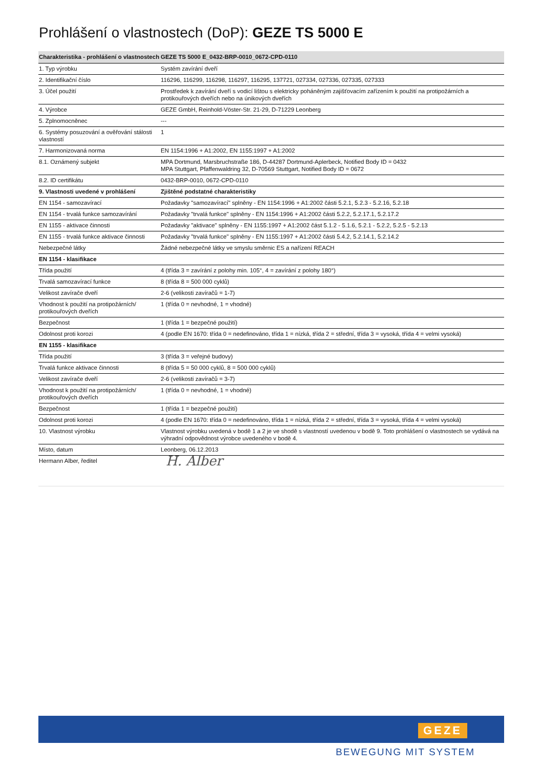Prohlášení o vlastnostech (DoP): GEZE TS 5000 E
| Charakteristika - prohlášení o vlastnostech | GEZE TS 5000 E_0432-BRP-0010_0672-CPD-0110 |
| --- | --- |
| 1. Typ výrobku | Systém zavírání dveří |
| 2. Identifikační číslo | 116296, 116299, 116298, 116297, 116295, 137721, 027334, 027336, 027335, 027333 |
| 3. Účel použití | Prostředek k zavírání dveří s vodicí lištou s elektricky poháněným zajišťovacím zařízením k použití na protipožárních a protikouřových dveřích nebo na únikových dveřích |
| 4. Výrobce | GEZE GmbH, Reinhold-Vöster-Str. 21-29, D-71229 Leonberg |
| 5. Zplnomocněnec | --- |
| 6. Systémy posuzování a ověřování stálosti vlastností | 1 |
| 7. Harmonizovaná norma | EN 1154:1996 + A1:2002, EN 1155:1997 + A1:2002 |
| 8.1. Oznámený subjekt | MPA Dortmund, Marsbruchstraße 186, D-44287 Dortmund-Aplerbeck, Notified Body ID = 0432 MPA Stuttgart, Pfaffenwaldring 32, D-70569 Stuttgart, Notified Body ID = 0672 |
| 8.2. ID certifikátu | 0432-BRP-0010, 0672-CPD-0110 |
| 9. Vlastnosti uvedené v prohlášení | Zjištěné podstatné charakteristiky |
| EN 1154 - samozavírací | Požadavky "samozavírací" splněny - EN 1154:1996 + A1:2002 části 5.2.1, 5.2.3 - 5.2.16, 5.2.18 |
| EN 1154 - trvalá funkce samozavírání | Požadavky "trvalá funkce" splněny - EN 1154:1996 + A1:2002 části 5.2.2, 5.2.17.1, 5.2.17.2 |
| EN 1155 - aktivace činnosti | Požadavky "aktivace" splněny - EN 1155:1997 + A1:2002 část 5.1.2 - 5.1.6, 5.2.1 - 5.2.2, 5.2.5 - 5.2.13 |
| EN 1155 - trvalá funkce aktivace činnosti | Požadavky "trvalá funkce" splněny - EN 1155:1997 + A1:2002 části 5.4.2, 5.2.14.1, 5.2.14.2 |
| Nebezpečné látky | Žádné nebezpečné látky ve smyslu směrnic ES a nařízení REACH |
| EN 1154 - klasifikace | |
| Třída použití | 4 (třída 3 = zavírání z polohy min. 105°, 4 = zavírání z polohy 180°) |
| Trvalá samozavírací funkce | 8 (třída 8 = 500 000 cyklů) |
| Velikost zavírače dveří | 2-6 (velikosti zavíračů = 1-7) |
| Vhodnost k použití na protipožárních/ protikouřových dveřích | 1 (třída 0 = nevhodné, 1 = vhodné) |
| Bezpečnost | 1 (třída 1 = bezpečné použití) |
| Odolnost proti korozi | 4 (podle EN 1670: třída 0 = nedefinováno, třída 1 = nízká, třída 2 = střední, třída 3 = vysoká, třída 4 = velmi vysoká) |
| EN 1155 - klasifikace | |
| Třída použití | 3 (třída 3 = veřejné budovy) |
| Trvalá funkce aktivace činnosti | 8 (třída 5 = 50 000 cyklů, 8 = 500 000 cyklů) |
| Velikost zavírače dveří | 2-6 (velikosti zavíračů = 3-7) |
| Vhodnost k použití na protipožárních/ protikouřových dveřích | 1 (třída 0 = nevhodné, 1 = vhodné) |
| Bezpečnost | 1 (třída 1 = bezpečné použití) |
| Odolnost proti korozi | 4 (podle EN 1670: třída 0 = nedefinováno, třída 1 = nízká, třída 2 = střední, třída 3 = vysoká, třída 4 = velmi vysoká) |
| 10. Vlastnost výrobku | Vlastnost výrobku uvedená v bodě 1 a 2 je ve shodě s vlastností uvedenou v bodě 9. Toto prohlášení o vlastnostech se vydává na výhradní odpovědnost výrobce uvedeného v bodě 4. |
| Místo, datum | Leonberg, 06.12.2013 |
| Hermann Alber, ředitel | H. Alber |
GEZE
BEWEGUNG MIT SYSTEM